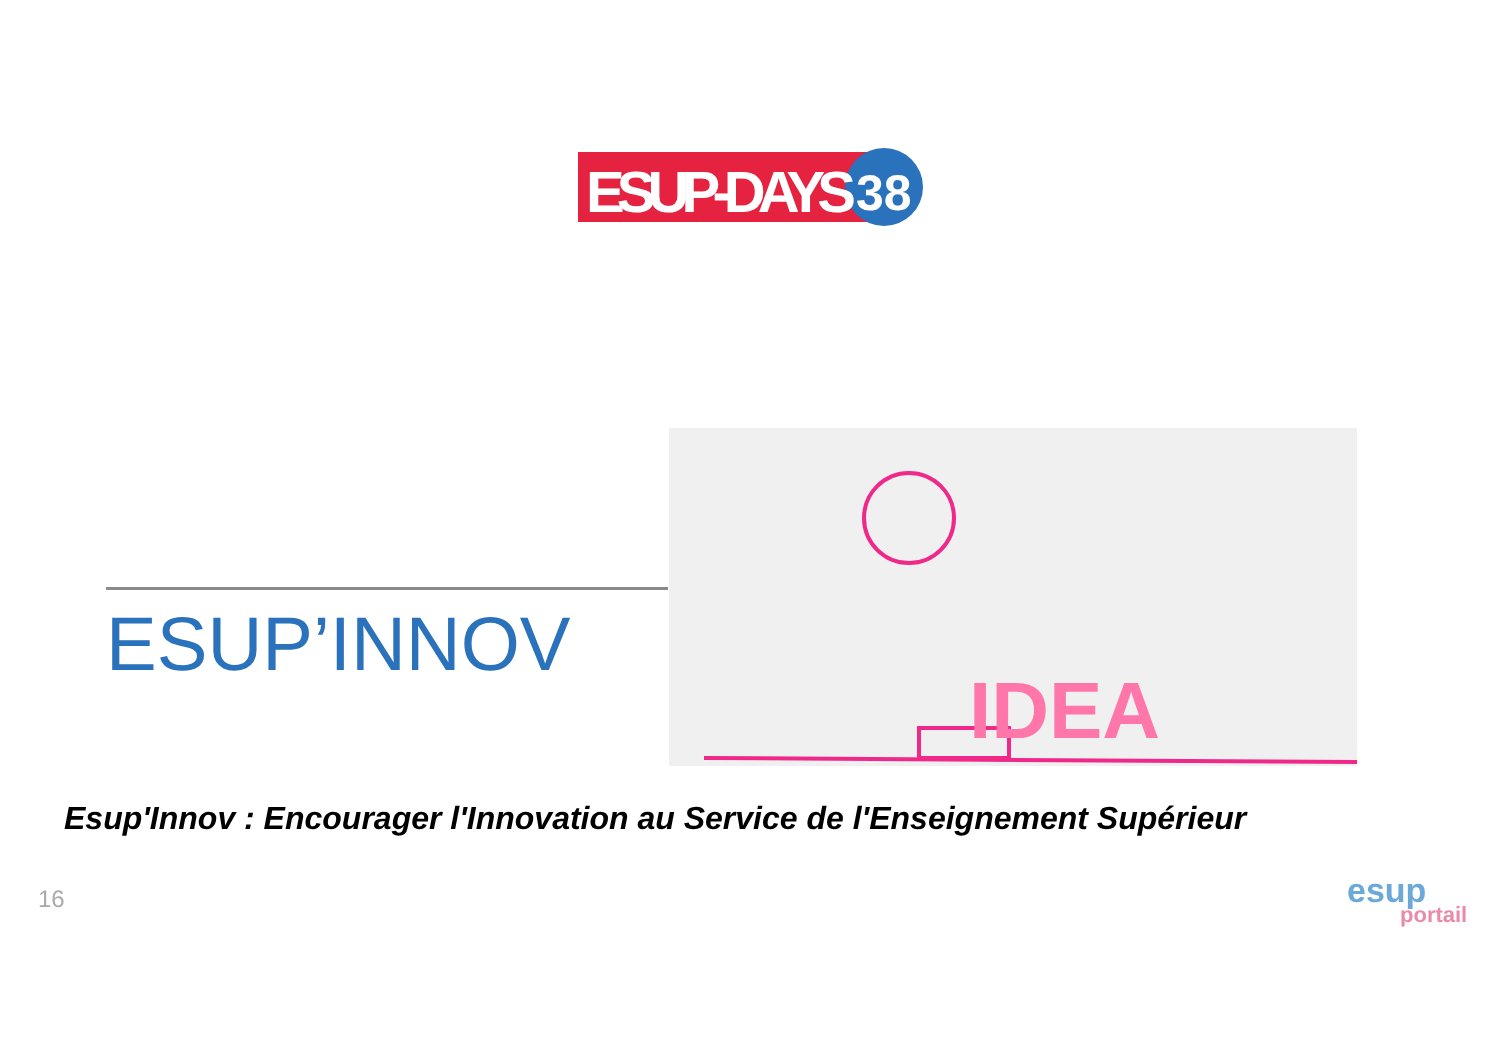ESUP-DAYS
38
ESUP’INNOV
IDEA
Esup'Innov : Encourager l'Innovation au Service de l'Enseignement Supérieur
16
esup
portail